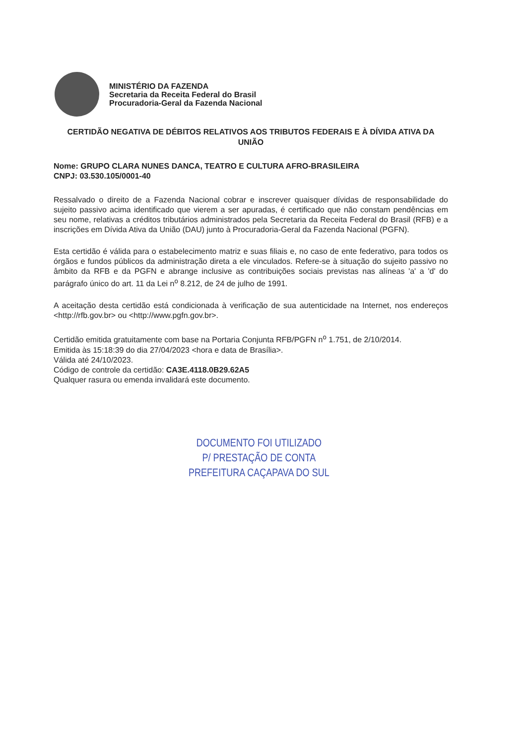MINISTÉRIO DA FAZENDA
Secretaria da Receita Federal do Brasil
Procuradoria-Geral da Fazenda Nacional
CERTIDÃO NEGATIVA DE DÉBITOS RELATIVOS AOS TRIBUTOS FEDERAIS E À DÍVIDA ATIVA DA UNIÃO
Nome: GRUPO CLARA NUNES DANCA, TEATRO E CULTURA AFRO-BRASILEIRA
CNPJ: 03.530.105/0001-40
Ressalvado o direito de a Fazenda Nacional cobrar e inscrever quaisquer dívidas de responsabilidade do sujeito passivo acima identificado que vierem a ser apuradas, é certificado que não constam pendências em seu nome, relativas a créditos tributários administrados pela Secretaria da Receita Federal do Brasil (RFB) e a inscrições em Dívida Ativa da União (DAU) junto à Procuradoria-Geral da Fazenda Nacional (PGFN).
Esta certidão é válida para o estabelecimento matriz e suas filiais e, no caso de ente federativo, para todos os órgãos e fundos públicos da administração direta a ele vinculados. Refere-se à situação do sujeito passivo no âmbito da RFB e da PGFN e abrange inclusive as contribuições sociais previstas nas alíneas 'a' a 'd' do parágrafo único do art. 11 da Lei n<sup>o</sup> 8.212, de 24 de julho de 1991.
A aceitação desta certidão está condicionada à verificação de sua autenticidade na Internet, nos endereços <http://rfb.gov.br> ou <http://www.pgfn.gov.br>.
Certidão emitida gratuitamente com base na Portaria Conjunta RFB/PGFN n<sup>o</sup> 1.751, de 2/10/2014.
Emitida às 15:18:39 do dia 27/04/2023 <hora e data de Brasília>.
Válida até 24/10/2023.
Código de controle da certidão: CA3E.4118.0B29.62A5
Qualquer rasura ou emenda invalidará este documento.
DOCUMENTO FOI UTILIZADO
P/ PRESTAÇÃO DE CONTA
PREFEITURA CAÇAPAVA DO SUL